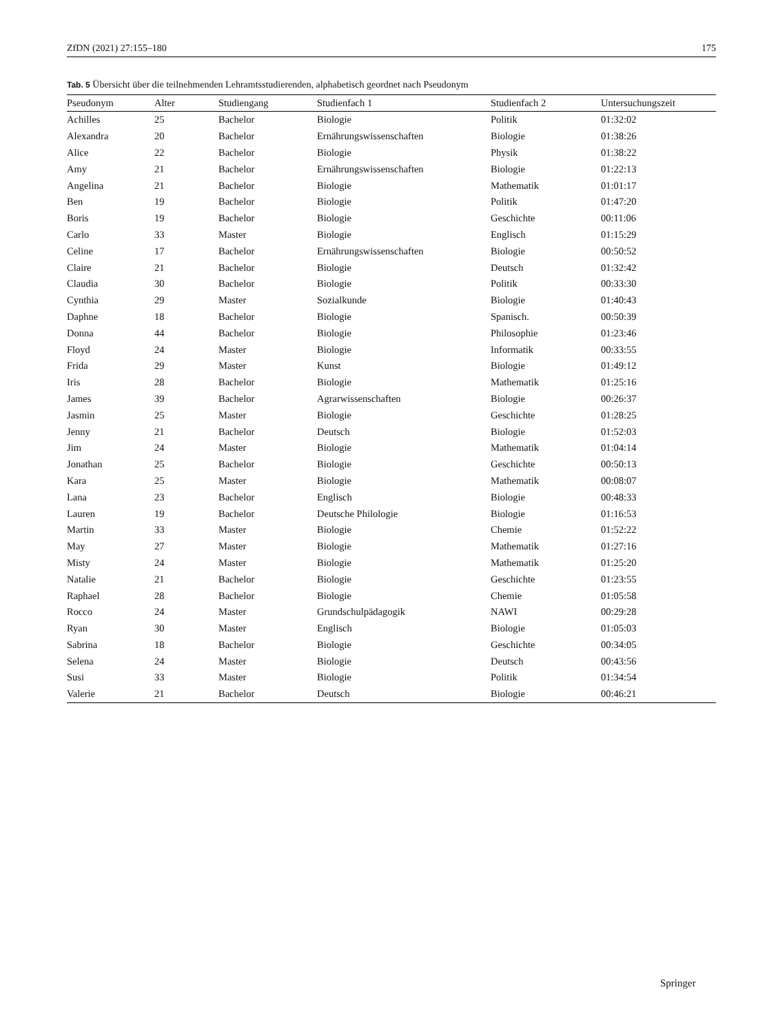ZfDN (2021) 27:155–180 175
Tab. 5 Übersicht über die teilnehmenden Lehramtsstudierenden, alphabetisch geordnet nach Pseudonym
| Pseudonym | Alter | Studiengang | Studienfach 1 | Studienfach 2 | Untersuchungszeit |
| --- | --- | --- | --- | --- | --- |
| Achilles | 25 | Bachelor | Biologie | Politik | 01:32:02 |
| Alexandra | 20 | Bachelor | Ernährungswissenschaften | Biologie | 01:38:26 |
| Alice | 22 | Bachelor | Biologie | Physik | 01:38:22 |
| Amy | 21 | Bachelor | Ernährungswissenschaften | Biologie | 01:22:13 |
| Angelina | 21 | Bachelor | Biologie | Mathematik | 01:01:17 |
| Ben | 19 | Bachelor | Biologie | Politik | 01:47:20 |
| Boris | 19 | Bachelor | Biologie | Geschichte | 00:11:06 |
| Carlo | 33 | Master | Biologie | Englisch | 01:15:29 |
| Celine | 17 | Bachelor | Ernährungswissenschaften | Biologie | 00:50:52 |
| Claire | 21 | Bachelor | Biologie | Deutsch | 01:32:42 |
| Claudia | 30 | Bachelor | Biologie | Politik | 00:33:30 |
| Cynthia | 29 | Master | Sozialkunde | Biologie | 01:40:43 |
| Daphne | 18 | Bachelor | Biologie | Spanisch. | 00:50:39 |
| Donna | 44 | Bachelor | Biologie | Philosophie | 01:23:46 |
| Floyd | 24 | Master | Biologie | Informatik | 00:33:55 |
| Frida | 29 | Master | Kunst | Biologie | 01:49:12 |
| Iris | 28 | Bachelor | Biologie | Mathematik | 01:25:16 |
| James | 39 | Bachelor | Agrarwissenschaften | Biologie | 00:26:37 |
| Jasmin | 25 | Master | Biologie | Geschichte | 01:28:25 |
| Jenny | 21 | Bachelor | Deutsch | Biologie | 01:52:03 |
| Jim | 24 | Master | Biologie | Mathematik | 01:04:14 |
| Jonathan | 25 | Bachelor | Biologie | Geschichte | 00:50:13 |
| Kara | 25 | Master | Biologie | Mathematik | 00:08:07 |
| Lana | 23 | Bachelor | Englisch | Biologie | 00:48:33 |
| Lauren | 19 | Bachelor | Deutsche Philologie | Biologie | 01:16:53 |
| Martin | 33 | Master | Biologie | Chemie | 01:52:22 |
| May | 27 | Master | Biologie | Mathematik | 01:27:16 |
| Misty | 24 | Master | Biologie | Mathematik | 01:25:20 |
| Natalie | 21 | Bachelor | Biologie | Geschichte | 01:23:55 |
| Raphael | 28 | Bachelor | Biologie | Chemie | 01:05:58 |
| Rocco | 24 | Master | Grundschulpädagogik | NAWI | 00:29:28 |
| Ryan | 30 | Master | Englisch | Biologie | 01:05:03 |
| Sabrina | 18 | Bachelor | Biologie | Geschichte | 00:34:05 |
| Selena | 24 | Master | Biologie | Deutsch | 00:43:56 |
| Susi | 33 | Master | Biologie | Politik | 01:34:54 |
| Valerie | 21 | Bachelor | Deutsch | Biologie | 00:46:21 |
Springer